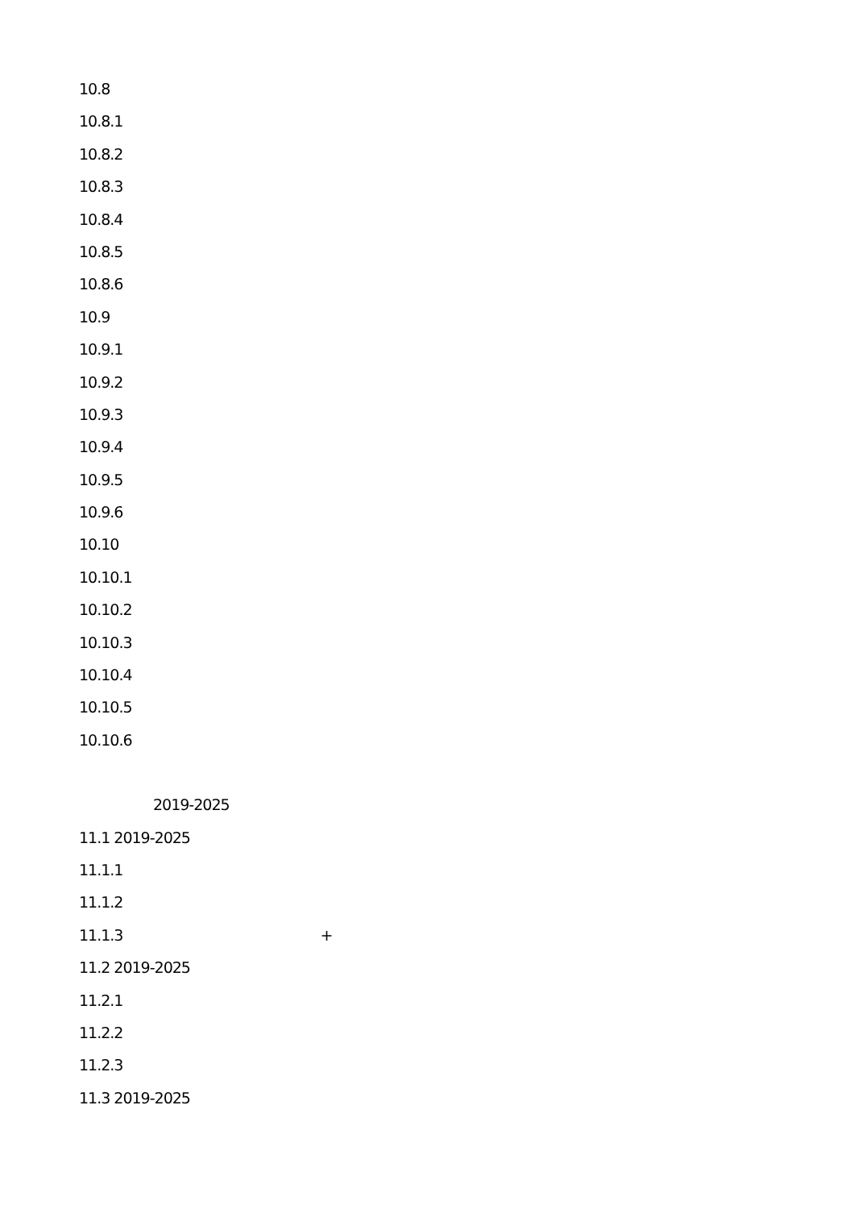10.8
10.8.1
10.8.2
10.8.3
10.8.4
10.8.5
10.8.6
10.9
10.9.1
10.9.2
10.9.3
10.9.4
10.9.5
10.9.6
10.10
10.10.1
10.10.2
10.10.3
10.10.4
10.10.5
10.10.6
2019-2025
11.1 2019-2025
11.1.1
11.1.2
11.1.3 +
11.2 2019-2025
11.2.1
11.2.2
11.2.3
11.3 2019-2025